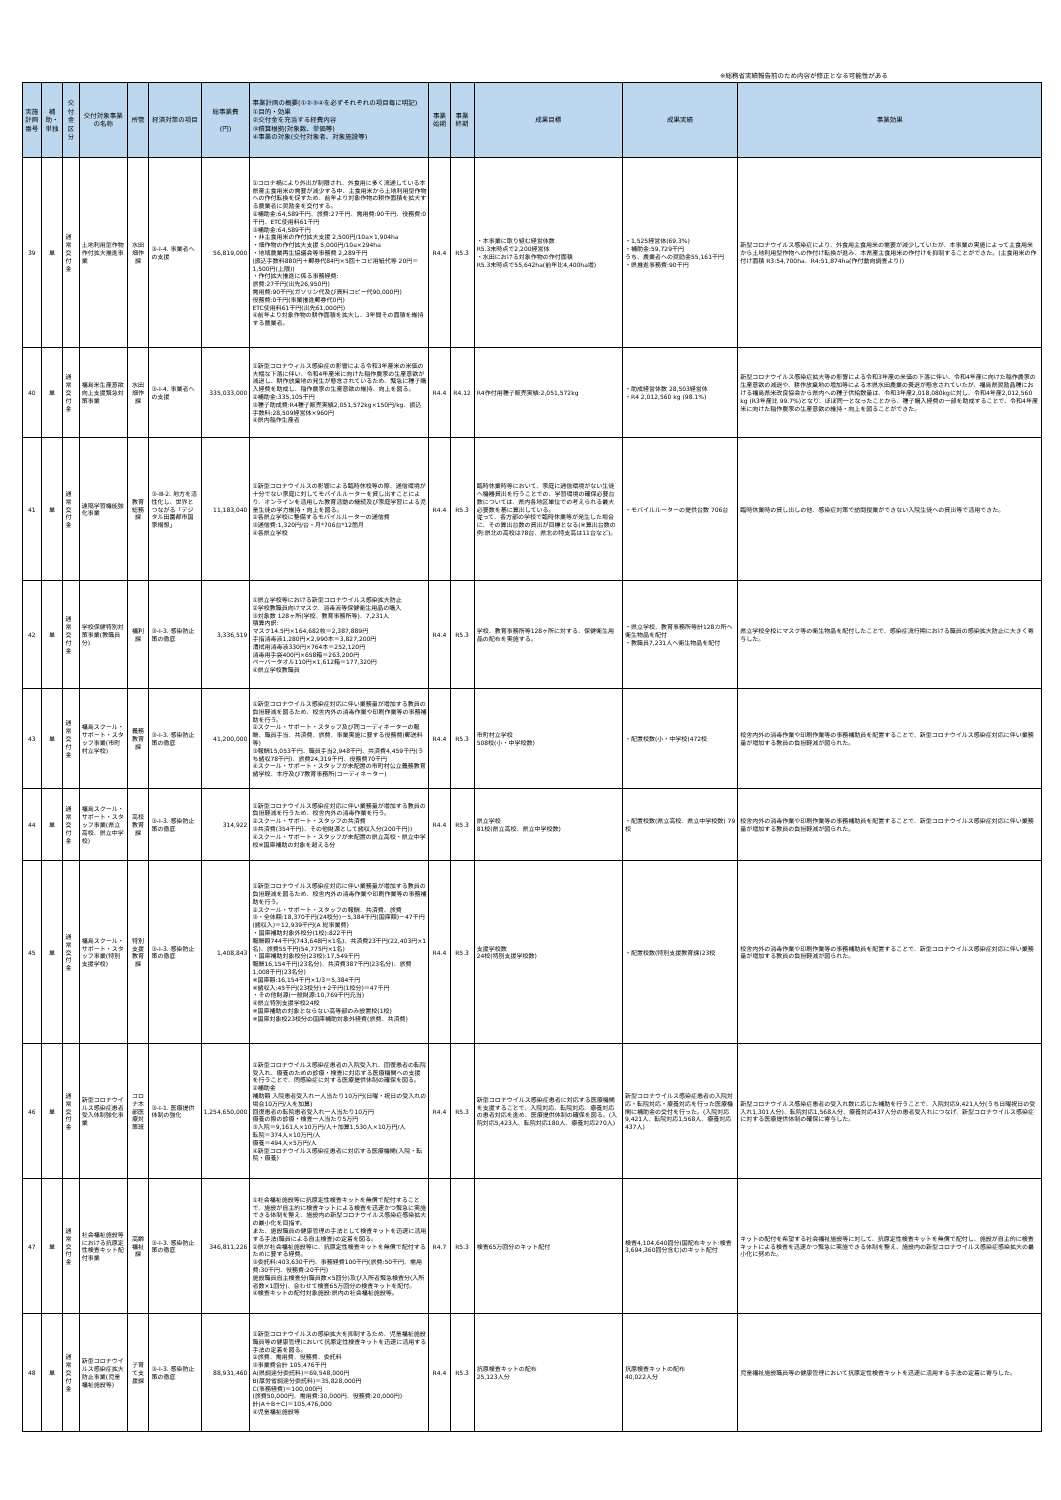※総務省実績報告前のため内容が修正となる可能性がある
| 実施計画番号 | 補助・単独 | 交付金区分 | 交付対象事業の名称 | 所管 | 経済対策の項目 | 総事業費 (円) | 事業計画の概要(①②③④を必ずそれぞれの項目毎に明記) ①目的・効果 ②交付金を充当する経費内容 ③積算根拠(対象数、単価等) ④事業の対象(交付対象者、対象施設等) | 事業始期 | 事業終期 | 成果目標 | 成果実績 | 事業効果 |
| --- | --- | --- | --- | --- | --- | --- | --- | --- | --- | --- | --- | --- |
| 39 | 単 | 通常交付金 | 土地利用型作物作付拡大推進事業 | 水田畑作課 | ③-Ⅰ-4. 事業者への支援 | 56,819,000 | ①コロナ禍により外出が制限され、外食用に多く流通している本県産主食用米の需要が減少する中、主食用米から土地利用型作物への作付転換を促すため、前年より対象作物の耕作面積を拡大する農業者に奨励金を交付する。 ②補助金:64,589千円、旅費:27千円、需用費:90千円、役務費:0千円、ETC使用料61千円 ③補助金:64,589千円 ・非主食用米の作付拡大支援 2,500円/10a×1,904ha ・畑作物の作付拡大支援 5,000円/10a×294ha ・地域農業再生協議会等事務費 2,289千円 (振込手数料880円＋郵券代84円×5回＋コピ用紙代等 20円＝1,500円(上限)) ・作付拡大推進に係る事務経費: 旅費:27千円(出先26,950円) 需用費:90千円(ガソリン代及び資料コピー代90,000円) 役務費:0千円(事業推進郵券代0円) ETC使用料61千円(出先61,000円) ④前年より対象作物の耕作面積を拡大し、3年間その面積を維持する農業者。 | R4.4 | R5.3 | ・本事業に取り組む経営体数 R5.3末時点で2,200経営体 ・水田における対象作物の作付面積 R5.3末時点で55,642ha(前年比4,400ha増) | ・1,525経営体(69.3%) ・補助金:59,729千円 うち、農業者への奨励金55,161千円 ・県推進事務費:90千円 | 新型コロナウイルス感染症により、外食用主食用米の需要が減少していたが、本事業の実施によって主食用米から土地利用型作物への作付け転換が進み、本県産主食用米の作付けを抑制することができた。(主食用米の作付け面積 R3:54,700ha、R4:51,874ha(作付動向調査より)) |
| 40 | 単 | 通常交付金 | 福島米生産意欲向上支援緊急対策事業 | 水田畑作課 | ③-Ⅰ-4. 事業者への支援 | 335,033,000 | ①新型コロナウィルス感染症の影響による令和3年産米の米価の大幅な下落に伴い、令和4年産米に向けた稲作農家の生産意欲が減退し、耕作放棄地の発生が懸念されているため、緊急に種子購入経費を助成し、稲作農家の生産意欲の維持、向上を図る。 ②補助金:335,105千円 ③種子助成費:R4種子販売実績2,051,572kg×150円/kg、振込手数料:28,509経営体×960円 ④県内稲作生産者 | R4.4 | R4.12 | R4作付用種子販売実績:2,051,572kg | ・助成経営体数 28,503経営体 ・R4 2,012,560 kg (98.1%) | 新型コロナウイルス感染症拡大等の影響による令和3年産の米価の下落に伴い、令和4年産に向けた稲作農家の生産意欲の減退や、耕作放棄地の増加等による本県水田農業の衰退が懸念されていたが、福島県奨励品種における福島県米改良協会から県内への種子供給数量は、令和3年産2,018,080kgに対し、令和4年産2,012,560 kg (R3年産比 99.7%)となり、ほぼ同一となったことから、種子購入経費の一部を助成することで、令和4年産米に向けた稲作農家の生産意欲の維持・向上を図ることができた。 |
| 41 | 単 | 通常交付金 | 遠隔学習機能強化事業 | 教育総務課 | ③-Ⅲ-2. 地方を活性化し、世界とつながる「デジタル田園都市国家構想」 | 11,183,040 | ①新型コロナウイルスの影響による臨時休校等の際、通信環境が十分でない家庭に対してモバイルルーターを貸し出すことにより、オンラインを活用した教育活動の継続及び家庭学習による児童生徒の学力維持・向上を図る。 ②各県立学校に整備するモバイルルーターの通信費 ③通信費:1,320円/台・月*706台*12箇月 ④各県立学校 | R4.4 | R5.3 | 臨時休業時等において、家庭に通信環境がない生徒へ機器貸出を行うことでの、学習環境の確保必要台数については、県内各地区単位での考えられる最大必要数を基に算出している。 従って、各方部の学校で臨時休業等が発生した場合に、その算出台数の貸出が目標となる(※算出台数の例:県北の高校は78台、県北の特支高は11台など)。 | ・モバイルルーターの提供台数 706台 | 臨時休業時の貸し出しの他、感染症対策で訪問授業ができない入院生徒への貸出等で活用できた。 |
| 42 | 単 | 通常交付金 | 学校保健特別対策事業(教職員分) | 福利課 | ③-Ⅰ-3. 感染防止策の徹底 | 3,336,519 | ①県立学校等における新型コロナウイルス感染拡大防止 ②学校教職員向けマスク、消毒液等保健衛生用品の購入 ③対象数 128ヶ所(学校、教育事務所等)、7,231人 積算内訳: マスク14.5円×164,682枚＝2,387,889円 手指消毒液1,280円×2,990本＝3,827,200円 清拭用消毒液330円×764本＝252,120円 消毒用手袋400円×658箱＝263,200円 ペーパータオル110円×1,612箱＝177,320円 ④県立学校教職員 | R4.4 | R5.3 | 学校、教育事務所等128ヶ所に対する、保健衛生用品の配布を実施する。 | ・県立学校、教育事務所等計128カ所へ衛生物品を配付 ・教職員7,231人へ衛生物品を配付 | 県立学校全校にマスク等の衛生物品を配付したことで、感染症流行期における職員の感染拡大防止に大きく寄与した。 |
| 43 | 単 | 通常交付金 | 福島スクール・サポート・スタッフ事業(市町村立学校) | 義務教育課 | ③-Ⅰ-3. 感染防止策の徹底 | 41,200,000 | ①新型コロナウイルス感染症対応に伴い業務量が増加する教員の負担軽減を図るため、校舎内外の消毒作業や印刷作業等の事務補助を行う。 ②スクール・サポート・スタッフ及び同コーディネーターの報酬、職員手当、共済費、旅費、事業実施に要する役務費(郵送料等) ③報酬15,053千円、職員手当2,948千円、共済費4,459千円(うち諸収78千円)、旅費24,319千円、役務費70千円 ④スクール・サポート・スタッフが未配置の市町村公立義務教育諸学校、本庁及び7教育事務所(コーディネーター) | R4.4 | R5.3 | 市町村立学校 508校(小・中学校数) | ・配置校数(小・中学校)472校 | 校舎内外の消毒作業や印刷作業等の事務補助員を配置することで、新型コロナウイルス感染症対応に伴い業務量が増加する教員の負担軽減が図られた。 |
| 44 | 単 | 通常交付金 | 福島スクール・サポート・スタッフ事業(県立高校、県立中学校) | 高校教育課 | ③-Ⅰ-3. 感染防止策の徹底 | 314,922 | ①新型コロナウイルス感染症対応に伴い業務量が増加する教員の負担軽減を行うため、校舎内外の消毒作業を行う。 ②スクール・サポート・スタッフの共済費 ③共済費(354千円)、その他財源として諸収入分(200千円)) ④スクール・サポート・スタッフが未配置の県立高校・県立中学校※国庫補助の対象を超える分 | R4.4 | R5.3 | 県立学校 81校(県立高校、県立中学校数) | ・配置校数(県立高校、県立中学校数) 79校 | 校舎内外の消毒作業や印刷作業等の事務補助員を配置することで、新型コロナウイルス感染症対応に伴い業務量が増加する教員の負担軽減が図られた。 |
| 45 | 単 | 通常交付金 | 福島スクール・サポート・スタッフ事業(特別支援学校) | 特別支援教育課 | ③-Ⅰ-3. 感染防止策の徹底 | 1,408,843 | ①新型コロナウイルス感染症対応に伴い業務量が増加する教員の負担軽減を図るため、校舎内外の消毒作業や印刷作業等の事務補助を行う。 ②スクール・サポート・スタッフの報酬、共済費、旅費 ③・全体額:18,370千円(24校分)－5,384千円(国庫額)－47千円(諸収入)＝12,939千円(A 総事業費) ・国庫補助対象外校分(1校):822千円 報酬額744千円(743,648円×1名)、共済費23千円(22,403円×1名)、旅費55千円(54,775円×1名) ・国庫補助対象校分(23校):17,549千円 報酬16,154千円(23名分)、共済費387千円(23名分)、旅費1,008千円(23名分) ※国庫額:16,154千円×1/3＝5,384千円 ※諸収入:45千円(23校分)＋2千円(1校分)＝47千円 ・その他財源(一般財源:10,769千円充当) ④県立特別支援学校24校 ※国庫補助の対象とならない高等部のみ設置校(1校) ※国庫対象校23校分の国庫補助対象外経費(旅費、共済費) | R4.4 | R5.3 | 支援学校数 24校(特別支援学校数) | ・配置校数(特別支援教育課)23校 | 校舎内外の消毒作業や印刷作業等の事務補助員を配置することで、新型コロナウイルス感染症対応に伴い業務量が増加する教員の負担軽減が図られた。 |
| 46 | 単 | 通常交付金 | 新型コロナウイルス感染症患者受入体制強化事業 | コロナ本部医療対策班 | ③-Ⅰ-1. 医療提供体制の強化 | 1,254,650,000 | ①新型コロナウイルス感染症患者の入院受入れ、回復患者の転院受入れ、療養のための診療・検査に対応する医療機関への支援を行うことで、同感染症に対する医療提供体制の確保を図る。 ②補助金 補助額 入院患者受入れ一人当たり10万円(日曜・祝日の受入れの場合10万円/人を加算) 回復患者の転院患者受入れ一人当たり10万円 療養の際の診療・検査一人当たり5万円 ③入院＝9,161人×10万円/人＋加算1,530人×10万円/人 転院＝374人×10万円/人 療養＝494人×5万円/人 ④新型コロナウイルス感染症患者に対応する医療機関(入院・転院・療養) | R4.4 | R5.3 | 新型コロナウイルス感染症患者に対応する医療機関を支援することで、入院対応、転院対応、療養対応の患者対応を進め、医療提供体制の確保を図る。(入院対応5,423人、転院対応180人、療養対応270人) | 新型コロナウイルス感染症患者の入院対応・転院対応・療養対応を行った医療機関に補助金の交付を行った。(入院対応9,421人、転院対応1,568人、療養対応437人) | 新型コロナウイルス感染症患者の受入れ数に応じた補助を行うことで、入院対応9,421人分(うち日曜祝日の受入れ1,301人分)、転院対応1,568人分、療養対応437人分の患者受入れにつなげ、新型コロナウイルス感染症に対する医療提供体制の確保に寄与した。 |
| 47 | 単 | 通常交付金 | 社会福祉施設等における抗原定性検査キット配付事業 | 高齢福祉課 | ③-Ⅰ-3. 感染防止策の徹底 | 346,811,226 | ①社会福祉施設等に抗原定性検査キットを無償で配付することで、施設が自主的に検査キットによる検査を迅速かつ緊急に実施できる体制を整え、施設内の新型コロナウイルス感染症感染拡大の最小化を目指す。 また、施設職員の健康管理の手法として検査キットを迅速に活用する手法(職員による自主検査)の定着を図る。 ②県が社会福祉施設等に、抗原定性検査キットを無償で配付するために要する経費。 ③委託料:403,630千円、事務経費100千円(旅費:50千円、需用費:30千円、役務費:20千円) 施設職員自主検査分(職員数×5回分)及び入所者緊急検査分(入所者数×1回分)、合わせて検査65万回分の検査キットを配付。 ④検査キットの配付対象施設:県内の社会福祉施設等。 | R4.7 | R5.3 | 検査65万回分のキット配付 | 検査4,104,640回分(国配布キット:検査3,694,360回分含む)のキット配付 | キットの配付を希望する社会福祉施設等に対して、抗原定性検査キットを無償で配付し、施設が自主的に検査キットによる検査を迅速かつ緊急に実施できる体制を整え、施設内の新型コロナウイルス感染症感染拡大の最小化に努めた。 |
| 48 | 単 | 通常交付金 | 新型コロナウイルス感染症拡大防止事業(児童福祉施設等) | 子育て支援課 | ③-Ⅰ-3. 感染防止策の徹底 | 88,931,460 | ①新型コロナウイルスの感染拡大を抑制するため、児童福祉施設職員等の健康管理において抗原定性検査キットを迅速に活用する手法の定着を図る。 ②旅費、需用費、役務費、委託料 ③事業費合計 105,476千円 A(県調達分委託料)＝69,548,000円 B(厚労省調達分委託料)＝35,828,000円 C(事務経費)＝100,000円 (旅費50,000円、需用費:30,000円、役務費:20,000円) 計(A＋B＋C)＝105,476,000 ④児童福祉施設等 | R4.4 | R5.3 | 抗原検査キットの配布 25,123人分 | 抗原検査キットの配布 40,022人分 | 児童福祉施設職員等の健康管理において抗原定性検査キットを迅速に活用する手法の定着に寄与した。 |